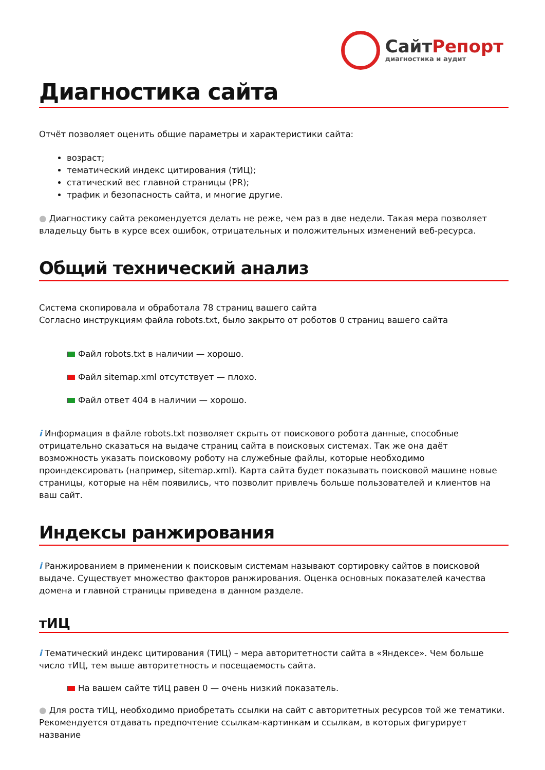СайтРепорт
диагностика и аудит
Диагностика сайта
Отчёт позволяет оценить общие параметры и характеристики сайта:
возраст;
тематический индекс цитирования (тИЦ);
статический вес главной страницы (PR);
трафик и безопасность сайта, и многие другие.
● Диагностику сайта рекомендуется делать не реже, чем раз в две недели. Такая мера позволяет владельцу быть в курсе всех ошибок, отрицательных и положительных изменений веб-ресурса.
Общий технический анализ
Система скопировала и обработала 78 страниц вашего сайта
Согласно инструкциям файла robots.txt, было закрыто от роботов 0 страниц вашего сайта
Файл robots.txt в наличии — хорошо.
Файл sitemap.xml отсутствует — плохо.
Файл ответ 404 в наличии — хорошо.
i Информация в файле robots.txt позволяет скрыть от поискового робота данные, способные отрицательно сказаться на выдаче страниц сайта в поисковых системах. Так же она даёт возможность указать поисковому роботу на служебные файлы, которые необходимо проиндексировать (например, sitemap.xml). Карта сайта будет показывать поисковой машине новые страницы, которые на нём появились, что позволит привлечь больше пользователей и клиентов на ваш сайт.
Индексы ранжирования
i Ранжированием в применении к поисковым системам называют сортировку сайтов в поисковой выдаче. Существует множество факторов ранжирования. Оценка основных показателей качества домена и главной страницы приведена в данном разделе.
тИЦ
i Тематический индекс цитирования (ТИЦ) – мера авторитетности сайта в «Яндексе». Чем больше число тИЦ, тем выше авторитетность и посещаемость сайта.
На вашем сайте тИЦ равен 0 — очень низкий показатель.
● Для роста тИЦ, необходимо приобретать ссылки на сайт с авторитетных ресурсов той же тематики. Рекомендуется отдавать предпочтение ссылкам-картинкам и ссылкам, в которых фигурирует название